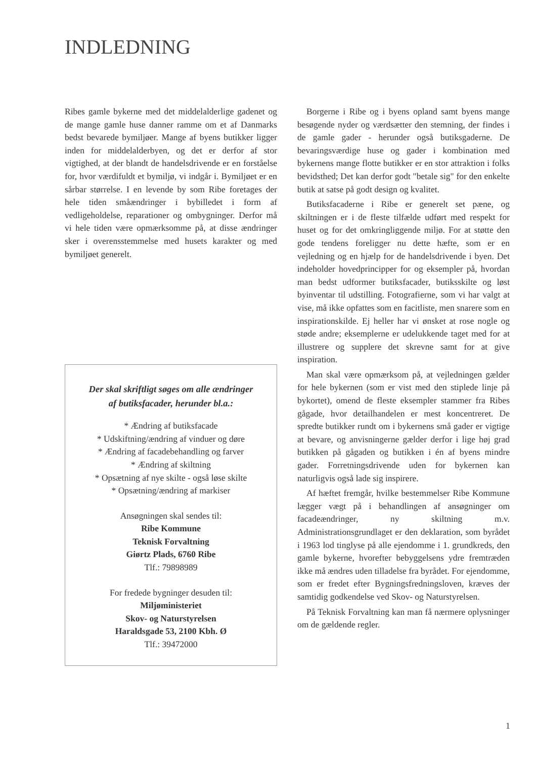INDLEDNING
Ribes gamle bykerne med det middelalderlige gadenet og de mange gamle huse danner ramme om et af Danmarks bedst bevarede bymiljøer. Mange af byens butikker ligger inden for middelalderbyen, og det er derfor af stor vigtighed, at der blandt de handelsdrivende er en forståelse for, hvor værdifuldt et bymiljø, vi indgår i. Bymiljøet er en sårbar størrelse. I en levende by som Ribe foretages der hele tiden småændringer i bybilledet i form af vedligeholdelse, reparationer og ombygninger. Derfor må vi hele tiden være opmærksomme på, at disse ændringer sker i overensstemmelse med husets karakter og med bymiljøet generelt.
Der skal skriftligt søges om alle ændringer
af butiksfacader, herunder bl.a.:
* Ændring af butiksfacade
* Udskiftning/ændring af vinduer og døre
* Ændring af facadebehandling og farver
* Ændring af skiltning
* Opsætning af nye skilte - også løse skilte
* Opsætning/ændring af markiser
Ansøgningen skal sendes til:
Ribe Kommune
Teknisk Forvaltning
Giørtz Plads, 6760 Ribe
Tlf.: 79898989
For fredede bygninger desuden til:
Miljøministeriet
Skov- og Naturstyrelsen
Haraldsgade 53, 2100 Kbh. Ø
Tlf.: 39472000
Borgerne i Ribe og i byens opland samt byens mange besøgende nyder og værdsætter den stemning, der findes i de gamle gader - herunder også butiksgaderne. De bevaringsværdige huse og gader i kombination med bykernens mange flotte butikker er en stor attraktion i folks bevidsthed; Det kan derfor godt "betale sig" for den enkelte butik at satse på godt design og kvalitet.
Butiksfacaderne i Ribe er generelt set pæne, og skiltningen er i de fleste tilfælde udført med respekt for huset og for det omkringliggende miljø. For at støtte den gode tendens foreligger nu dette hæfte, som er en vejledning og en hjælp for de handelsdrivende i byen. Det indeholder hovedprincipper for og eksempler på, hvordan man bedst udformer butiksfacader, butiksskilte og løst byinventar til udstilling. Fotografierne, som vi har valgt at vise, må ikke opfattes som en facitliste, men snarere som en inspirationskilde. Ej heller har vi ønsket at rose nogle og støde andre; eksemplerne er udelukkende taget med for at illustrere og supplere det skrevne samt for at give inspiration.
Man skal være opmærksom på, at vejledningen gælder for hele bykernen (som er vist med den stiplede linje på bykortet), omend de fleste eksempler stammer fra Ribes gågade, hvor detailhandelen er mest koncentreret. De spredte butikker rundt om i bykernens små gader er vigtige at bevare, og anvisningerne gælder derfor i lige høj grad butikken på gågaden og butikken i én af byens mindre gader. Forretningsdrivende uden for bykernen kan naturligvis også lade sig inspirere.
Af hæftet fremgår, hvilke bestemmelser Ribe Kommune lægger vægt på i behandlingen af ansøgninger om facadeændringer, ny skiltning m.v. Administrationsgrundlaget er den deklaration, som byrådet i 1963 lod tinglyse på alle ejendomme i 1. grundkreds, den gamle bykerne, hvorefter bebyggelsens ydre fremtræden ikke må ændres uden tilladelse fra byrådet. For ejendomme, som er fredet efter Bygningsfredningsloven, kræves der samtidig godkendelse ved Skov- og Naturstyrelsen.
På Teknisk Forvaltning kan man få nærmere oplysninger om de gældende regler.
1